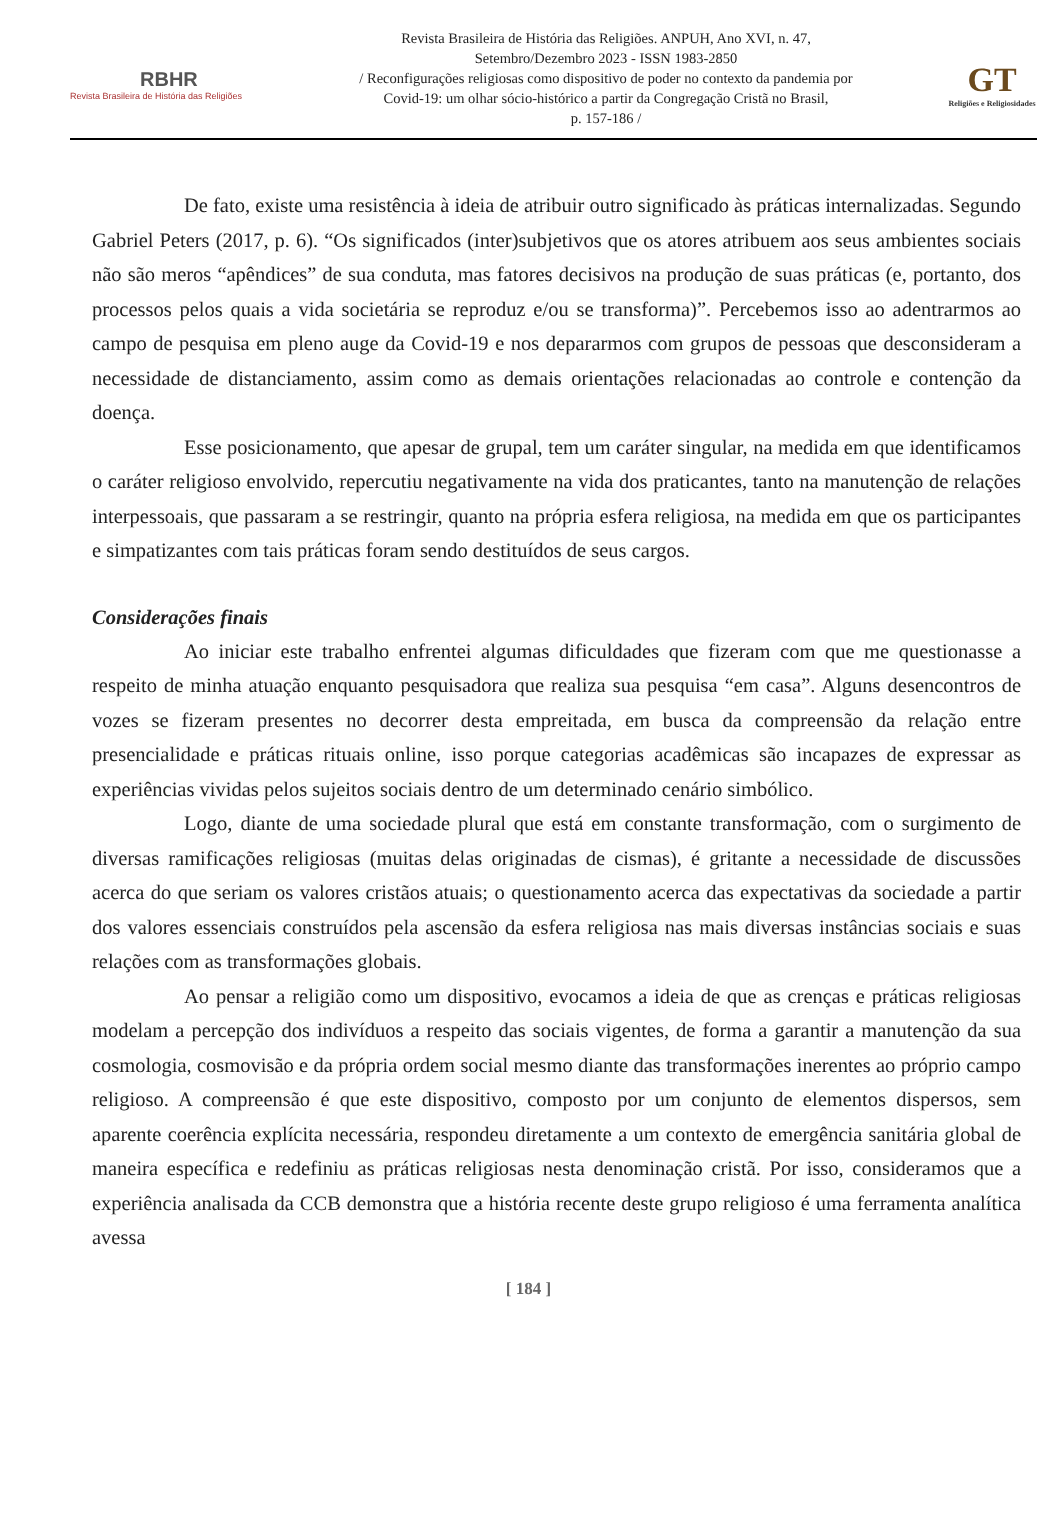RBHR
Revista Brasileira de História das Religiões
Revista Brasileira de História das Religiões. ANPUH, Ano XVI, n. 47,
Setembro/Dezembro 2023 - ISSN 1983-2850
/ Reconfigurações religiosas como dispositivo de poder no contexto da pandemia por
Covid-19: um olhar sócio-histórico a partir da Congregação Cristã no Brasil,
p. 157-186 /
GT
Religiões e Religiosidades
De fato, existe uma resistência à ideia de atribuir outro significado às práticas internalizadas. Segundo Gabriel Peters (2017, p. 6). “Os significados (inter)subjetivos que os atores atribuem aos seus ambientes sociais não são meros “apêndices” de sua conduta, mas fatores decisivos na produção de suas práticas (e, portanto, dos processos pelos quais a vida societária se reproduz e/ou se transforma)”. Percebemos isso ao adentrarmos ao campo de pesquisa em pleno auge da Covid-19 e nos depararmos com grupos de pessoas que desconsideram a necessidade de distanciamento, assim como as demais orientações relacionadas ao controle e contenção da doença.
Esse posicionamento, que apesar de grupal, tem um caráter singular, na medida em que identificamos o caráter religioso envolvido, repercutiu negativamente na vida dos praticantes, tanto na manutenção de relações interpessoais, que passaram a se restringir, quanto na própria esfera religiosa, na medida em que os participantes e simpatizantes com tais práticas foram sendo destituídos de seus cargos.
Considerações finais
Ao iniciar este trabalho enfrentei algumas dificuldades que fizeram com que me questionasse a respeito de minha atuação enquanto pesquisadora que realiza sua pesquisa “em casa”. Alguns desencontros de vozes se fizeram presentes no decorrer desta empreitada, em busca da compreensão da relação entre presencialidade e práticas rituais online, isso porque categorias acadêmicas são incapazes de expressar as experiências vividas pelos sujeitos sociais dentro de um determinado cenário simbólico.
Logo, diante de uma sociedade plural que está em constante transformação, com o surgimento de diversas ramificações religiosas (muitas delas originadas de cismas), é gritante a necessidade de discussões acerca do que seriam os valores cristãos atuais; o questionamento acerca das expectativas da sociedade a partir dos valores essenciais construídos pela ascensão da esfera religiosa nas mais diversas instâncias sociais e suas relações com as transformações globais.
Ao pensar a religião como um dispositivo, evocamos a ideia de que as crenças e práticas religiosas modelam a percepção dos indivíduos a respeito das sociais vigentes, de forma a garantir a manutenção da sua cosmologia, cosmovisão e da própria ordem social mesmo diante das transformações inerentes ao próprio campo religioso. A compreensão é que este dispositivo, composto por um conjunto de elementos dispersos, sem aparente coerência explícita necessária, respondeu diretamente a um contexto de emergência sanitária global de maneira específica e redefiniu as práticas religiosas nesta denominação cristã. Por isso, consideramos que a experiência analisada da CCB demonstra que a história recente deste grupo religioso é uma ferramenta analítica avessa
[ 184 ]